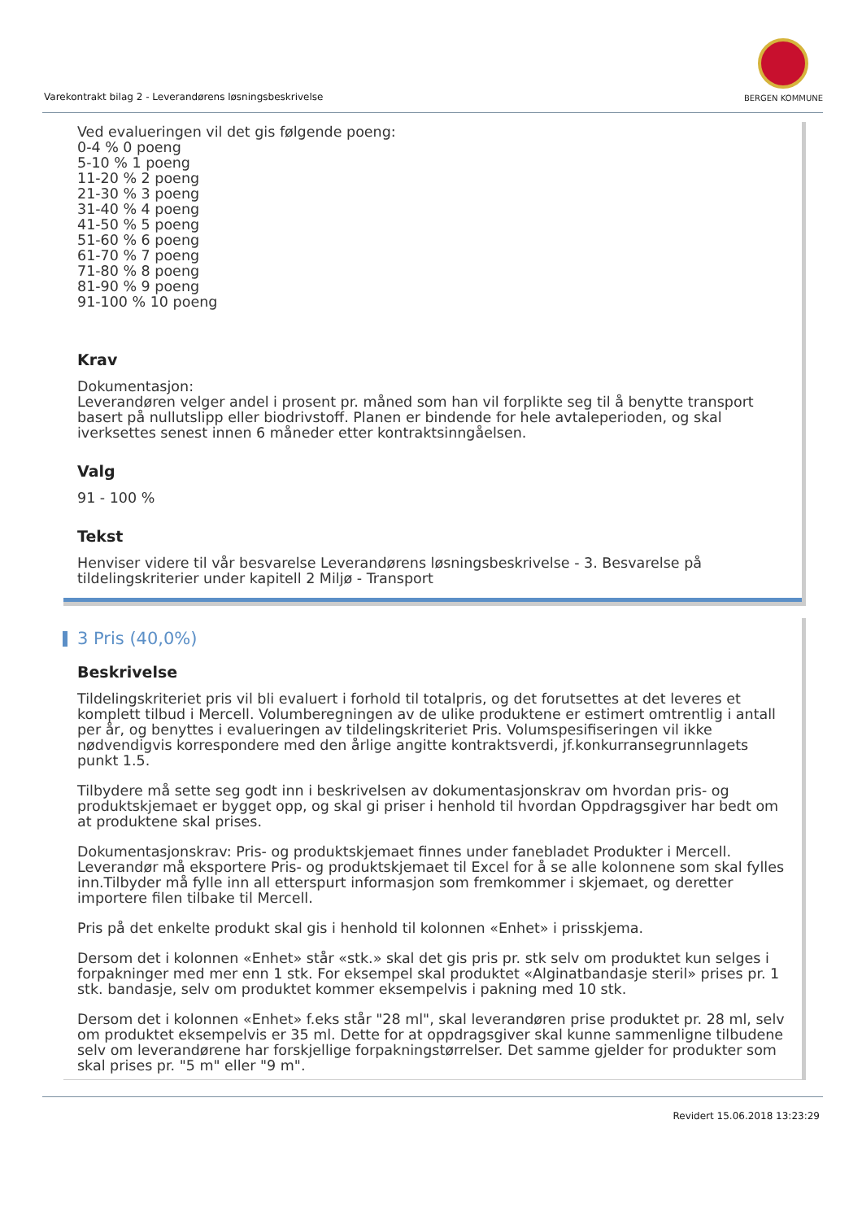Varekontrakt bilag 2 - Leverandørens løsningsbeskrivelse
BERGEN KOMMUNE
Ved evalueringen vil det gis følgende poeng:
0-4 % 0 poeng
5-10 % 1 poeng
11-20 % 2 poeng
21-30 % 3 poeng
31-40 % 4 poeng
41-50 % 5 poeng
51-60 % 6 poeng
61-70 % 7 poeng
71-80 % 8 poeng
81-90 % 9 poeng
91-100 % 10 poeng
Krav
Dokumentasjon:
Leverandøren velger andel i prosent pr. måned som han vil forplikte seg til å benytte transport basert på nullutslipp eller biodrivstoff. Planen er bindende for hele avtaleperioden, og skal iverksettes senest innen 6 måneder etter kontraktsinngåelsen.
Valg
91 - 100 %
Tekst
Henviser videre til vår besvarelse Leverandørens løsningsbeskrivelse - 3. Besvarelse på tildelingskriterier under kapitell 2 Miljø - Transport
3 Pris (40,0%)
Beskrivelse
Tildelingskriteriet pris vil bli evaluert i forhold til totalpris, og det forutsettes at det leveres et komplett tilbud i Mercell. Volumberegningen av de ulike produktene er estimert omtrentlig i antall per år, og benyttes i evalueringen av tildelingskriteriet Pris. Volumspesifiseringen vil ikke nødvendigvis korrespondere med den årlige angitte kontraktsverdi, jf.konkurransegrunnlagets punkt 1.5.
Tilbydere må sette seg godt inn i beskrivelsen av dokumentasjonskrav om hvordan pris- og produktskjemaet er bygget opp, og skal gi priser i henhold til hvordan Oppdragsgiver har bedt om at produktene skal prises.
Dokumentasjonskrav: Pris- og produktskjemaet finnes under fanebladet Produkter i Mercell. Leverandør må eksportere Pris- og produktskjemaet til Excel for å se alle kolonnene som skal fylles inn.Tilbyder må fylle inn all etterspurt informasjon som fremkommer i skjemaet, og deretter importere filen tilbake til Mercell.
Pris på det enkelte produkt skal gis i henhold til kolonnen «Enhet» i prisskjema.
Dersom det i kolonnen «Enhet» står «stk.» skal det gis pris pr. stk selv om produktet kun selges i forpakninger med mer enn 1 stk. For eksempel skal produktet «Alginatbandasje steril» prises pr. 1 stk. bandasje, selv om produktet kommer eksempelvis i pakning med 10 stk.
Dersom det i kolonnen «Enhet» f.eks står "28 ml", skal leverandøren prise produktet pr. 28 ml, selv om produktet eksempelvis er 35 ml. Dette for at oppdragsgiver skal kunne sammenligne tilbudene selv om leverandørene har forskjellige forpakningstørrelser. Det samme gjelder for produkter som skal prises pr. "5 m" eller "9 m".
Revidert 15.06.2018 13:23:29